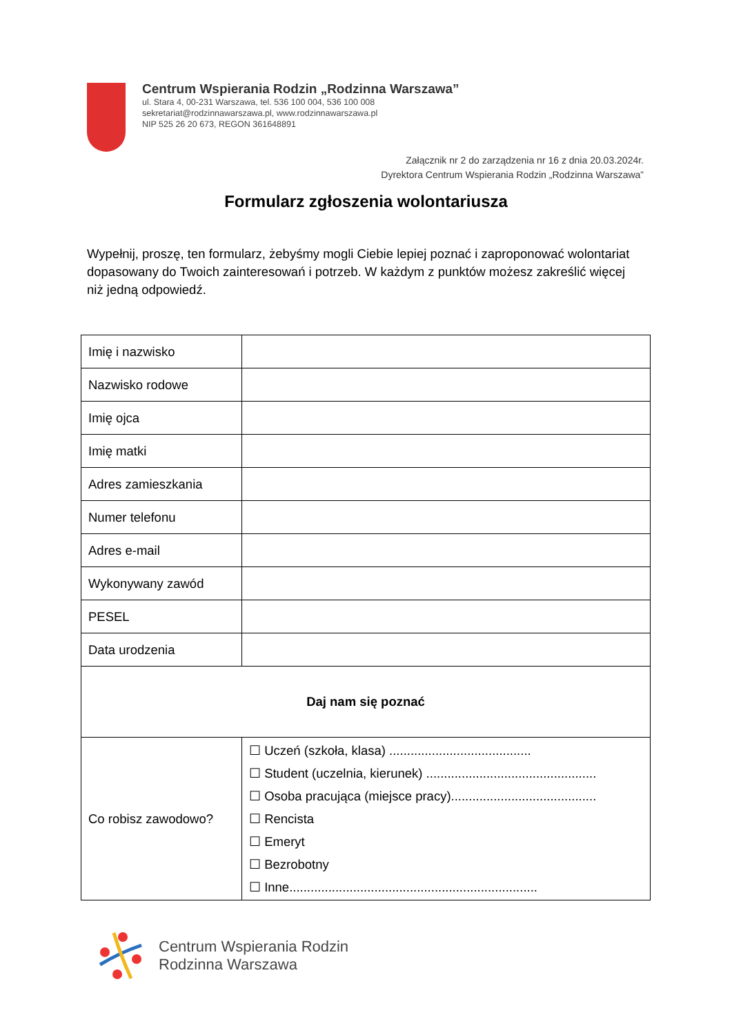Centrum Wspierania Rodzin „Rodzinna Warszawa”
ul. Stara 4, 00-231 Warszawa, tel. 536 100 004, 536 100 008
sekretariat@rodzinnawarszawa.pl, www.rodzinnawarszawa.pl
NIP 525 26 20 673, REGON 361648891
Załącznik nr 2 do zarządzenia nr 16 z dnia 20.03.2024r.
Dyrektora Centrum Wspierania Rodzin „Rodzinna Warszawa”
Formularz zgłoszenia wolontariusza
Wypełnij, proszę, ten formularz, żebyśmy mogli Ciebie lepiej poznać i zaproponować wolontariat dopasowany do Twoich zainteresowań i potrzeb. W każdym z punktów możesz zakreślić więcej niż jedną odpowiedź.
| Imię i nazwisko | |
| Nazwisko rodowe | |
| Imię ojca | |
| Imię matki | |
| Adres zamieszkania | |
| Numer telefonu | |
| Adres e-mail | |
| Wykonywany zawód | |
| PESEL | |
| Data urodzenia | |
| Daj nam się poznać | |
| Co robisz zawodowo? | ☐ Uczeń (szkoła, klasa) ........................................ ☐ Student (uczelnia, kierunek) ................................................ ☐ Osoba pracująca (miejsce pracy)......................................... ☐ Rencista ☐ Emeryt ☐ Bezrobotny ☐ Inne...................................................................... |
Centrum Wspierania Rodzin
Rodzinna Warszawa